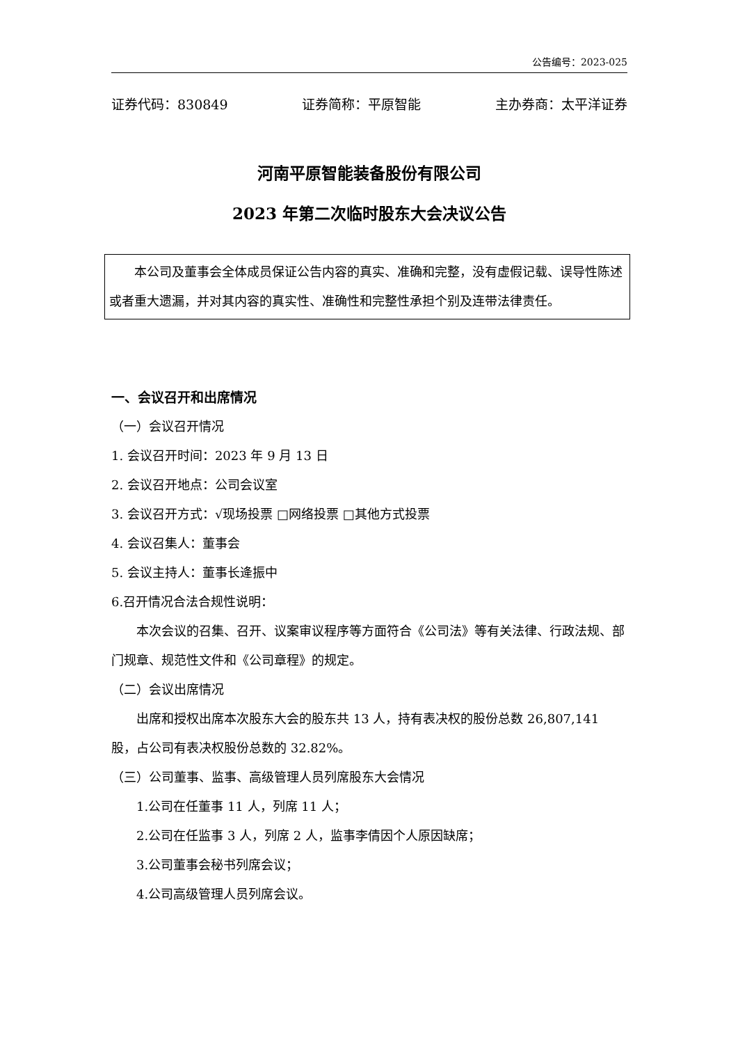公告编号：2023-025
证券代码：830849 证券简称：平原智能 主办券商：太平洋证券
河南平原智能装备股份有限公司
2023 年第二次临时股东大会决议公告
本公司及董事会全体成员保证公告内容的真实、准确和完整，没有虚假记载、误导性陈述或者重大遗漏，并对其内容的真实性、准确性和完整性承担个别及连带法律责任。
一、会议召开和出席情况
（一）会议召开情况
1. 会议召开时间：2023 年 9 月 13 日
2. 会议召开地点：公司会议室
3. 会议召开方式：√现场投票 □网络投票 □其他方式投票
4. 会议召集人：董事会
5. 会议主持人：董事长逄振中
6.召开情况合法合规性说明：
本次会议的召集、召开、议案审议程序等方面符合《公司法》等有关法律、行政法规、部门规章、规范性文件和《公司章程》的规定。
（二）会议出席情况
出席和授权出席本次股东大会的股东共 13 人，持有表决权的股份总数 26,807,141 股，占公司有表决权股份总数的 32.82%。
（三）公司董事、监事、高级管理人员列席股东大会情况
1.公司在任董事 11 人，列席 11 人；
2.公司在任监事 3 人，列席 2 人，监事李倩因个人原因缺席；
3.公司董事会秘书列席会议；
4.公司高级管理人员列席会议。